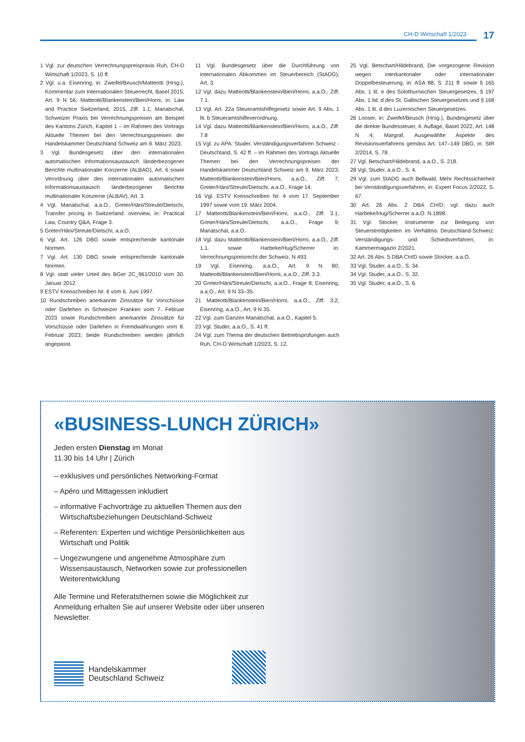CH-D Wirtschaft 1/2023 17
1 Vgl. zur deutschen Verrechnungspreispraxis Ruh, CH-D Wirtschaft 1/2023, S. 10 ff.
2 Vgl. u.a. Eisenring, in: Zweifel/Beusch/Matteotti (Hrsg.), Kommentar zum Internationalen Steuerrecht, Basel 2015, Art. 9 N 56; Matteotti/Blankenstein/Bieri/Horni, in: Law and Practice Switzerland, 2015, Ziff. 1.1; Manatschal, Schweizer Praxis bei Verrechnungspreisen am Beispiel des Kantons Zürich, Kapitel 1 – im Rahmen des Vortrags Aktuelle Themen bei den Verrechnungspreisen der Handelskammer Deutschland Schweiz am 9. März 2023.
3 Vgl. Bundesgesetz über den internationalen automatischen Informationsaustausch länderbezogener Berichte multinationaler Konzerne (ALBAG), Art. 6 sowie Verordnung über den internationalen automatischen Informationsaustausch länderbezogener Berichte multinationaler Konzerne (ALBAV), Art. 3.
4 Vgl. Manatschal, a.a.O.; Greter/Häni/Streule/Dietschi, Transfer pricing in Switzerland: overview, in: Practical Law, Country Q&A, Frage 3.
5 Greter/Häni/Streule/Dietschi, a.a.O.
6 Vgl. Art. 126 DBG sowie entsprechende kantonale Normen.
7 Vgl. Art. 130 DBG sowie entsprechende kantonale Normen.
8 Vgl. statt vieler Urteil des BGer 2C_961/2010 vom 30. Januar 2012.
9 ESTV Kreisschreiben Nr. 6 vom 6. Juni 1997.
10 Rundschreiben anerkannte Zinssätze für Vorschüsse oder Darlehen in Schweizer Franken vom 7. Februar 2023 sowie Rundschreiben anerkannte Zinssätze für Vorschüsse oder Darlehen in Fremdwährungen vom 8. Februar 2023; beide Rundschreiben werden jährlich angepasst.
11 Vgl. Bundesgesetz über die Durchführung von internationalen Abkommen im Steuerbereich (StADG), Art. 3.
12 Vgl. dazu Matteotti/Blankenstein/Bieri/Horni, a.a.O., Ziff. 7.1.
13 Vgl. Art. 22a Steueramtshilfegesetz sowie Art. 9 Abs. 1 lit. b Steueramtshilfeverordnung.
14 Vgl. dazu Matteotti/Blankenstein/Bieri/Horni, a.a.O., Ziff. 7.8
15 Vgl. zu APA: Studer, Verständigungsverfahren Schweiz - Deutschland, S. 42 ff. – im Rahmen des Vortrags Aktuelle Themen bei den Verrechnungspreisen der Handelskammer Deutschland Schweiz am 9. März 2023; Matteotti/Blankenstein/Bieri/Horni, a.a.O., Ziff. 7; Greter/Häni/Streule/Dietschi, a.a.O., Frage 14.
16 Vgl. ESTV Kreisschreiben Nr. 4 vom 17. September 1997 sowie vom 19. März 2004.
17 Matteotti/Blankenstein/Bieri/Horni, a.a.O., Ziff. 3.1; Greter/Häni/Streule/Dietschi, a.a.O., Frage 9; Manatschal, a.a.O.
18 Vgl. dazu Matteotti/Blankenstein/Bieri/Horni, a.a.O., Ziff. 1.1. sowie Harbeke/Hug/Scherrer in: Verrechnungspreisrecht der Schweiz, N 493.
19 Vgl. Eisenring, a.a.O., Art. 9 N 80; Matteotti/Blankenstein/Bieri/Horni, a.a.O., Ziff. 3.3.
20 Greter/Häni/Streule/Dietschi, a.a.O., Frage 8; Eisenring, a.a.O., Art. 9 N 33–35.
21 Matteotti/Blankenstein/Bieri/Horni, a.a.O., Ziff. 3.2; Eisenring, a.a.O., Art. 9 N 35.
22 Vgl. zum Ganzen Manatschal, a.a.O., Kapitel 5.
23 Vgl. Studer, a.a.O., S. 41 ff.
24 Vgl. zum Thema der deutschen Betriebsprüfungen auch Ruh, CH-D Wirtschaft 1/2023, S. 12.
25 Vgl. Betschart/Hildebrand, Die vorgezogene Revision wegen interkantonaler oder internationaler Doppelbesteuerung, in: ASA 88, S. 211 ff. sowie § 165 Abs. 1 lit. e des Solothurnischen Steuergesetzes, § 197 Abs. 1 lid. d des St. Gallischen Steuergesetzes und § 168 Abs. 1 lit. d des Luzernischen Steuergesetzes.
26 Looser, in: Zweifel/Beusch (Hrsg.), Bundesgesetz über die direkte Bundessteuer, 4. Auflage, Basel 2022, Art. 148 N 4; Margraf, Ausgewählte Aspekte des Revisionsverfahrens gemäss Art. 147–149 DBG, in: StR 2/2014, S. 78.
27 Vgl. Betschart/Hildebrand, a.a.O., S. 218.
28 Vgl. Studer, a.a.O., S. 4.
29 Vgl. zum StADG auch Bellwald, Mehr Rechtssicherheit bei Verständigungsverfahren, in: Expert Focus 2/2022, S. 67.
30 Art. 26 Abs. 2 DBA CH/D; vgl. dazu auch Harbeke/Hug/Scherrer a.a.O. N.1898.
31 Vgl. Stocker, Instrumente zur Beilegung von Steuerstreitigkeiten im Verhältnis Deutschland-Schweiz: Verständigungs- und Schiedsverfahren, in: Kammermagazin 2/2021.
32 Art. 26 Abs. 5 DBA CH/D sowie Stocker, a.a.O.
33 Vgl. Studer, a.a.O., S. 34.
34 Vgl. Studer, a.a.O., S. 32.
35 Vgl. Studer, a.a.O., S. 6.
«BUSINESS-LUNCH ZÜRICH»
Jeden ersten Dienstag im Monat
11.30 bis 14 Uhr | Zürich
– exklusives und persönliches Networking-Format
– Apéro und Mittagessen inkludiert
– informative Fachvorträge zu aktuellen Themen aus den Wirtschaftsbeziehungen Deutschland-Schweiz
– Referenten: Experten und wichtige Persönlichkeiten aus Wirtschaft und Politik
– Ungezwungene und angenehme Atmosphäre zum Wissensaustausch, Networken sowie zur professionellen Weiterentwicklung
Alle Termine und Referatsthemen sowie die Möglichkeit zur Anmeldung erhalten Sie auf unserer Website oder über unseren Newsletter.
Handelskammer
Deutschland Schweiz